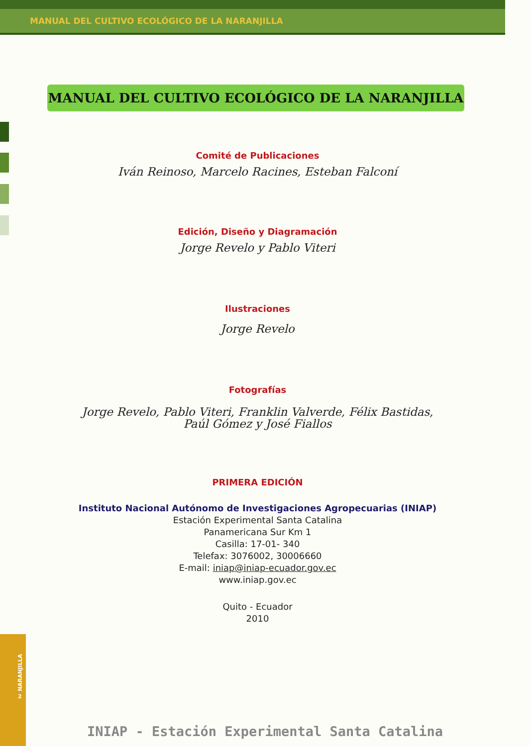MANUAL DEL CULTIVO ECOLÓGICO DE LA NARANJILLA
MANUAL DEL CULTIVO ECOLÓGICO DE LA NARANJILLA
Comité de Publicaciones
Iván Reinoso, Marcelo Racines, Esteban Falconí
Edición, Diseño y Diagramación
Jorge Revelo y Pablo Viteri
Ilustraciones
Jorge Revelo
Fotografías
Jorge Revelo, Pablo Viteri, Franklin Valverde, Félix Bastidas,
Paúl Gómez y José Fiallos
PRIMERA EDICIÓN
Instituto Nacional Autónomo de Investigaciones Agropecuarias (INIAP)
Estación Experimental Santa Catalina
Panamericana Sur Km 1
Casilla: 17-01- 340
Telefax: 3076002, 30006660
E-mail: iniap@iniap-ecuador.gov.ec
www.iniap.gov.ec
Quito - Ecuador
2010
NARANJILLA
2
INIAP - Estación Experimental Santa Catalina